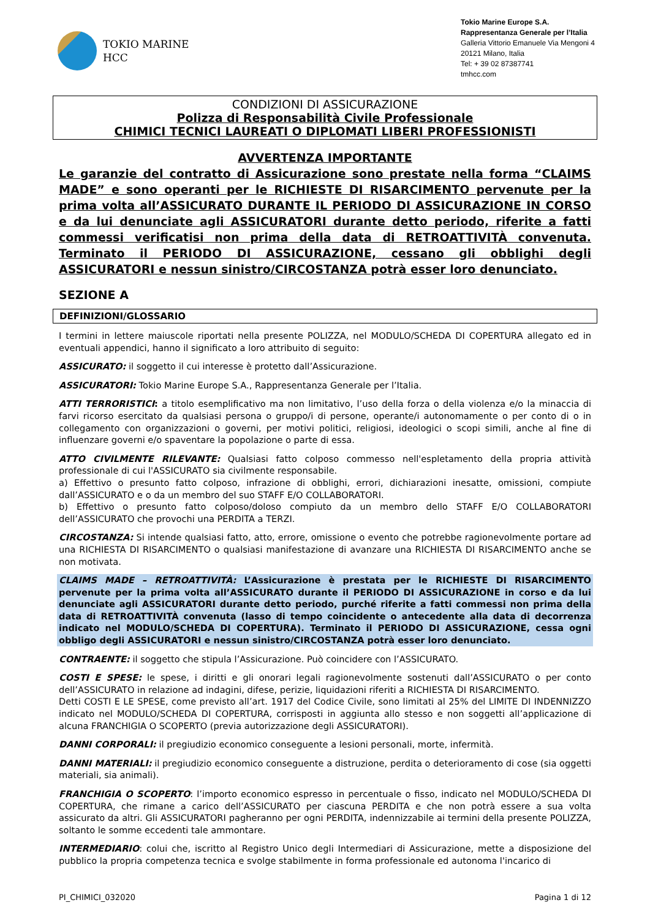TOKIO MARINE
HCC
Tokio Marine Europe S.A.
Rappresentanza Generale per l’Italia
Galleria Vittorio Emanuele Via Mengoni 4
20121 Milano, Italia
Tel: + 39 02 87387741
tmhcc.com
CONDIZIONI DI ASSICURAZIONE
Polizza di Responsabilità Civile Professionale
CHIMICI TECNICI LAUREATI O DIPLOMATI LIBERI PROFESSIONISTI
AVVERTENZA IMPORTANTE
Le garanzie del contratto di Assicurazione sono prestate nella forma “CLAIMS MADE” e sono operanti per le RICHIESTE DI RISARCIMENTO pervenute per la prima volta all’ASSICURATO DURANTE IL PERIODO DI ASSICURAZIONE IN CORSO e da lui denunciate agli ASSICURATORI durante detto periodo, riferite a fatti commessi verificatisi non prima della data di RETROATTIVITÀ convenuta. Terminato il PERIODO DI ASSICURAZIONE, cessano gli obblighi degli ASSICURATORI e nessun sinistro/CIRCOSTANZA potrà esser loro denunciato.
SEZIONE A
DEFINIZIONI/GLOSSARIO
I termini in lettere maiuscole riportati nella presente POLIZZA, nel MODULO/SCHEDA DI COPERTURA allegato ed in eventuali appendici, hanno il significato a loro attribuito di seguito:
ASSICURATO: il soggetto il cui interesse è protetto dall’Assicurazione.
ASSICURATORI: Tokio Marine Europe S.A., Rappresentanza Generale per l’Italia.
ATTI TERRORISTICI: a titolo esemplificativo ma non limitativo, l’uso della forza o della violenza e/o la minaccia di farvi ricorso esercitato da qualsiasi persona o gruppo/i di persone, operante/i autonomamente o per conto di o in collegamento con organizzazioni o governi, per motivi politici, religiosi, ideologici o scopi simili, anche al fine di influenzare governi e/o spaventare la popolazione o parte di essa.
ATTO CIVILMENTE RILEVANTE: Qualsiasi fatto colposo commesso nell'espletamento della propria attività professionale di cui l'ASSICURATO sia civilmente responsabile.
a) Effettivo o presunto fatto colposo, infrazione di obblighi, errori, dichiarazioni inesatte, omissioni, compiute dall’ASSICURATO e o da un membro del suo STAFF E/O COLLABORATORI.
b) Effettivo o presunto fatto colposo/doloso compiuto da un membro dello STAFF E/O COLLABORATORI dell’ASSICURATO che provochi una PERDITA a TERZI.
CIRCOSTANZA: Si intende qualsiasi fatto, atto, errore, omissione o evento che potrebbe ragionevolmente portare ad una RICHIESTA DI RISARCIMENTO o qualsiasi manifestazione di avanzare una RICHIESTA DI RISARCIMENTO anche se non motivata.
CLAIMS MADE – RETROATTIVITÀ: L’Assicurazione è prestata per le RICHIESTE DI RISARCIMENTO pervenute per la prima volta all’ASSICURATO durante il PERIODO DI ASSICURAZIONE in corso e da lui denunciate agli ASSICURATORI durante detto periodo, purché riferite a fatti commessi non prima della data di RETROATTIVITÀ convenuta (lasso di tempo coincidente o antecedente alla data di decorrenza indicato nel MODULO/SCHEDA DI COPERTURA). Terminato il PERIODO DI ASSICURAZIONE, cessa ogni obbligo degli ASSICURATORI e nessun sinistro/CIRCOSTANZA potrà esser loro denunciato.
CONTRAENTE: il soggetto che stipula l’Assicurazione. Può coincidere con l’ASSICURATO.
COSTI E SPESE: le spese, i diritti e gli onorari legali ragionevolmente sostenuti dall’ASSICURATO o per conto dell’ASSICURATO in relazione ad indagini, difese, perizie, liquidazioni riferiti a RICHIESTA DI RISARCIMENTO.
Detti COSTI E LE SPESE, come previsto all’art. 1917 del Codice Civile, sono limitati al 25% del LIMITE DI INDENNIZZO indicato nel MODULO/SCHEDA DI COPERTURA, corrisposti in aggiunta allo stesso e non soggetti all’applicazione di alcuna FRANCHIGIA O SCOPERTO (previa autorizzazione degli ASSICURATORI).
DANNI CORPORALI: il pregiudizio economico conseguente a lesioni personali, morte, infermità.
DANNI MATERIALI: il pregiudizio economico conseguente a distruzione, perdita o deterioramento di cose (sia oggetti materiali, sia animali).
FRANCHIGIA O SCOPERTO: l’importo economico espresso in percentuale o fisso, indicato nel MODULO/SCHEDA DI COPERTURA, che rimane a carico dell’ASSICURATO per ciascuna PERDITA e che non potrà essere a sua volta assicurato da altri. Gli ASSICURATORI pagheranno per ogni PERDITA, indennizzabile ai termini della presente POLIZZA, soltanto le somme eccedenti tale ammontare.
INTERMEDIARIO: colui che, iscritto al Registro Unico degli Intermediari di Assicurazione, mette a disposizione del pubblico la propria competenza tecnica e svolge stabilmente in forma professionale ed autonoma l'incarico di
PI_CHIMICI_032020 Pagina 1 di 12